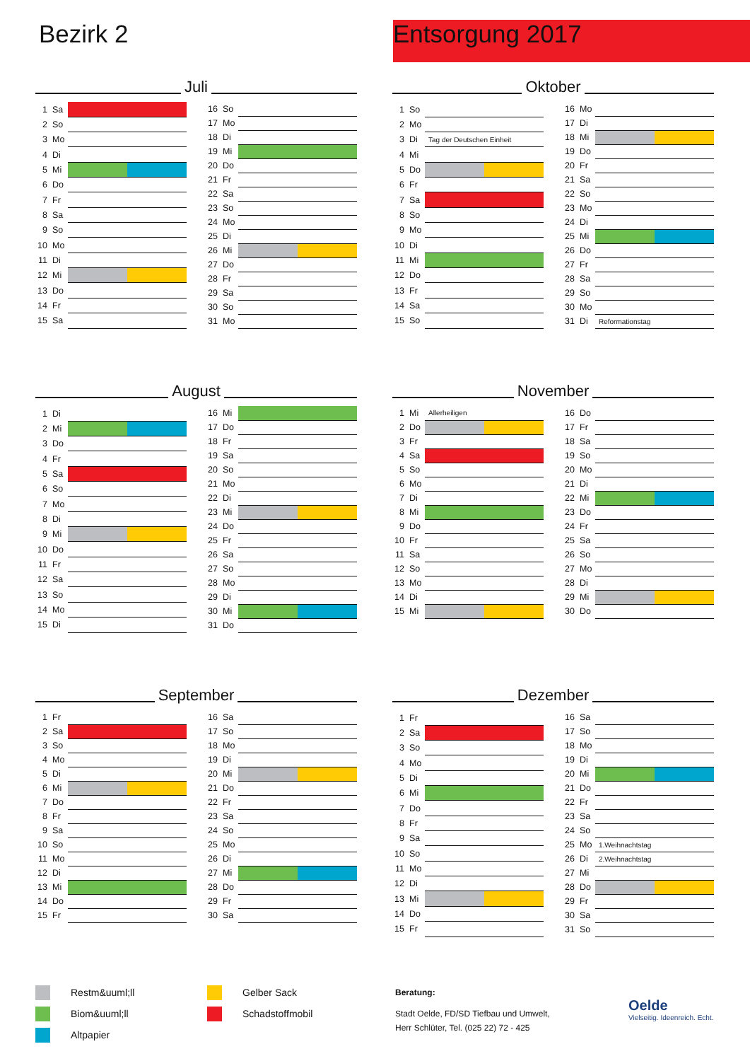Bezirk 2 Entsorgung 2017
Juli
| 1 | Sa | |
| 2 | So | |
| 3 | Mo | |
| 4 | Di | |
| 5 | Mi | |
| 6 | Do | |
| 7 | Fr | |
| 8 | Sa | |
| 9 | So | |
| 10 | Mo | |
| 11 | Di | |
| 12 | Mi | |
| 13 | Do | |
| 14 | Fr | |
| 15 | Sa | |
| 16 | So | |
| 17 | Mo | |
| 18 | Di | |
| 19 | Mi | |
| 20 | Do | |
| 21 | Fr | |
| 22 | Sa | |
| 23 | So | |
| 24 | Mo | |
| 25 | Di | |
| 26 | Mi | |
| 27 | Do | |
| 28 | Fr | |
| 29 | Sa | |
| 30 | So | |
| 31 | Mo | |
Oktober
| 1 | So | |
| 2 | Mo | |
| 3 | Di | Tag der Deutschen Einheit |
| 4 | Mi | |
| 5 | Do | |
| 6 | Fr | |
| 7 | Sa | |
| 8 | So | |
| 9 | Mo | |
| 10 | Di | |
| 11 | Mi | |
| 12 | Do | |
| 13 | Fr | |
| 14 | Sa | |
| 15 | So | |
| 16 | Mo | |
| 17 | Di | |
| 18 | Mi | |
| 19 | Do | |
| 20 | Fr | |
| 21 | Sa | |
| 22 | So | |
| 23 | Mo | |
| 24 | Di | |
| 25 | Mi | |
| 26 | Do | |
| 27 | Fr | |
| 28 | Sa | |
| 29 | So | |
| 30 | Mo | |
| 31 | Di | Reformationstag |
August
| 1 | Di | |
| 2 | Mi | |
| 3 | Do | |
| 4 | Fr | |
| 5 | Sa | |
| 6 | So | |
| 7 | Mo | |
| 8 | Di | |
| 9 | Mi | |
| 10 | Do | |
| 11 | Fr | |
| 12 | Sa | |
| 13 | So | |
| 14 | Mo | |
| 15 | Di | |
| 16 | Mi | |
| 17 | Do | |
| 18 | Fr | |
| 19 | Sa | |
| 20 | So | |
| 21 | Mo | |
| 22 | Di | |
| 23 | Mi | |
| 24 | Do | |
| 25 | Fr | |
| 26 | Sa | |
| 27 | So | |
| 28 | Mo | |
| 29 | Di | |
| 30 | Mi | |
| 31 | Do | |
November
| 1 | Mi | Allerheiligen |
| 2 | Do | |
| 3 | Fr | |
| 4 | Sa | |
| 5 | So | |
| 6 | Mo | |
| 7 | Di | |
| 8 | Mi | |
| 9 | Do | |
| 10 | Fr | |
| 11 | Sa | |
| 12 | So | |
| 13 | Mo | |
| 14 | Di | |
| 15 | Mi | |
| 16 | Do | |
| 17 | Fr | |
| 18 | Sa | |
| 19 | So | |
| 20 | Mo | |
| 21 | Di | |
| 22 | Mi | |
| 23 | Do | |
| 24 | Fr | |
| 25 | Sa | |
| 26 | So | |
| 27 | Mo | |
| 28 | Di | |
| 29 | Mi | |
| 30 | Do | |
September
| 1 | Fr | |
| 2 | Sa | |
| 3 | So | |
| 4 | Mo | |
| 5 | Di | |
| 6 | Mi | |
| 7 | Do | |
| 8 | Fr | |
| 9 | Sa | |
| 10 | So | |
| 11 | Mo | |
| 12 | Di | |
| 13 | Mi | |
| 14 | Do | |
| 15 | Fr | |
| 16 | Sa | |
| 17 | So | |
| 18 | Mo | |
| 19 | Di | |
| 20 | Mi | |
| 21 | Do | |
| 22 | Fr | |
| 23 | Sa | |
| 24 | So | |
| 25 | Mo | |
| 26 | Di | |
| 27 | Mi | |
| 28 | Do | |
| 29 | Fr | |
| 30 | Sa | |
Dezember
| 1 | Fr | |
| 2 | Sa | |
| 3 | So | |
| 4 | Mo | |
| 5 | Di | |
| 6 | Mi | |
| 7 | Do | |
| 8 | Fr | |
| 9 | Sa | |
| 10 | So | |
| 11 | Mo | |
| 12 | Di | |
| 13 | Mi | |
| 14 | Do | |
| 15 | Fr | |
| 16 | Sa | |
| 17 | So | |
| 18 | Mo | |
| 19 | Di | |
| 20 | Mi | |
| 21 | Do | |
| 22 | Fr | |
| 23 | Sa | |
| 24 | So | |
| 25 | Mo | 1.Weihnachtstag |
| 26 | Di | 2.Weihnachtstag |
| 27 | Mi | |
| 28 | Do | |
| 29 | Fr | |
| 30 | Sa | |
| 31 | So | |
Restm&uuml;ll
Biom&uuml;ll
Altpapier
Gelber Sack
Schadstoffmobil
Beratung:
Stadt Oelde, FD/SD Tiefbau und Umwelt,
Herr Schlüter, Tel. (025 22) 72 - 425
Oelde
Vielseitig. Ideenreich. Echt.